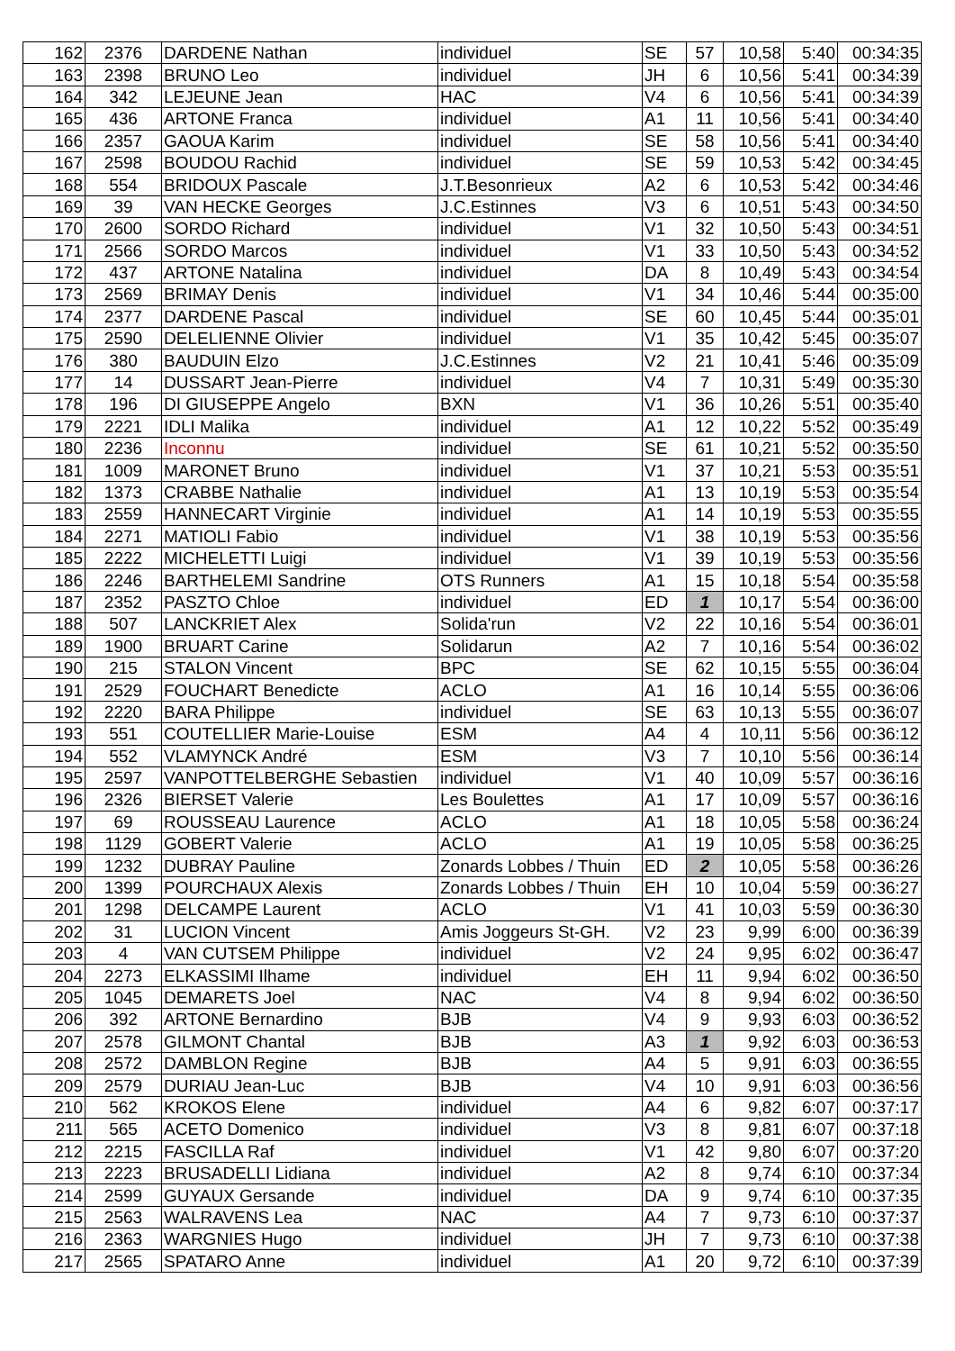| 162 | 2376 | DARDENE Nathan | individuel | SE | 57 | 10,58 | 5:40 | 00:34:35 |
| 163 | 2398 | BRUNO Leo | individuel | JH | 6 | 10,56 | 5:41 | 00:34:39 |
| 164 | 342 | LEJEUNE Jean | HAC | V4 | 6 | 10,56 | 5:41 | 00:34:39 |
| 165 | 436 | ARTONE Franca | individuel | A1 | 11 | 10,56 | 5:41 | 00:34:40 |
| 166 | 2357 | GAOUA Karim | individuel | SE | 58 | 10,56 | 5:41 | 00:34:40 |
| 167 | 2598 | BOUDOU Rachid | individuel | SE | 59 | 10,53 | 5:42 | 00:34:45 |
| 168 | 554 | BRIDOUX Pascale | J.T.Besonrieux | A2 | 6 | 10,53 | 5:42 | 00:34:46 |
| 169 | 39 | VAN HECKE Georges | J.C.Estinnes | V3 | 6 | 10,51 | 5:43 | 00:34:50 |
| 170 | 2600 | SORDO Richard | individuel | V1 | 32 | 10,50 | 5:43 | 00:34:51 |
| 171 | 2566 | SORDO Marcos | individuel | V1 | 33 | 10,50 | 5:43 | 00:34:52 |
| 172 | 437 | ARTONE Natalina | individuel | DA | 8 | 10,49 | 5:43 | 00:34:54 |
| 173 | 2569 | BRIMAY Denis | individuel | V1 | 34 | 10,46 | 5:44 | 00:35:00 |
| 174 | 2377 | DARDENE Pascal | individuel | SE | 60 | 10,45 | 5:44 | 00:35:01 |
| 175 | 2590 | DELELIENNE Olivier | individuel | V1 | 35 | 10,42 | 5:45 | 00:35:07 |
| 176 | 380 | BAUDUIN Elzo | J.C.Estinnes | V2 | 21 | 10,41 | 5:46 | 00:35:09 |
| 177 | 14 | DUSSART Jean-Pierre | individuel | V4 | 7 | 10,31 | 5:49 | 00:35:30 |
| 178 | 196 | DI GIUSEPPE Angelo | BXN | V1 | 36 | 10,26 | 5:51 | 00:35:40 |
| 179 | 2221 | IDLI Malika | individuel | A1 | 12 | 10,22 | 5:52 | 00:35:49 |
| 180 | 2236 | Inconnu | individuel | SE | 61 | 10,21 | 5:52 | 00:35:50 |
| 181 | 1009 | MARONET Bruno | individuel | V1 | 37 | 10,21 | 5:53 | 00:35:51 |
| 182 | 1373 | CRABBE Nathalie | individuel | A1 | 13 | 10,19 | 5:53 | 00:35:54 |
| 183 | 2559 | HANNECART Virginie | individuel | A1 | 14 | 10,19 | 5:53 | 00:35:55 |
| 184 | 2271 | MATIOLI Fabio | individuel | V1 | 38 | 10,19 | 5:53 | 00:35:56 |
| 185 | 2222 | MICHELETTI Luigi | individuel | V1 | 39 | 10,19 | 5:53 | 00:35:56 |
| 186 | 2246 | BARTHELEMI Sandrine | OTS Runners | A1 | 15 | 10,18 | 5:54 | 00:35:58 |
| 187 | 2352 | PASZTO Chloe | individuel | ED | 1 | 10,17 | 5:54 | 00:36:00 |
| 188 | 507 | LANCKRIET Alex | Solida'run | V2 | 22 | 10,16 | 5:54 | 00:36:01 |
| 189 | 1900 | BRUART Carine | Solidarun | A2 | 7 | 10,16 | 5:54 | 00:36:02 |
| 190 | 215 | STALON Vincent | BPC | SE | 62 | 10,15 | 5:55 | 00:36:04 |
| 191 | 2529 | FOUCHART Benedicte | ACLO | A1 | 16 | 10,14 | 5:55 | 00:36:06 |
| 192 | 2220 | BARA Philippe | individuel | SE | 63 | 10,13 | 5:55 | 00:36:07 |
| 193 | 551 | COUTELLIER Marie-Louise | ESM | A4 | 4 | 10,11 | 5:56 | 00:36:12 |
| 194 | 552 | VLAMYNCK André | ESM | V3 | 7 | 10,10 | 5:56 | 00:36:14 |
| 195 | 2597 | VANPOTTELBERGHE Sebastien | individuel | V1 | 40 | 10,09 | 5:57 | 00:36:16 |
| 196 | 2326 | BIERSET Valerie | Les Boulettes | A1 | 17 | 10,09 | 5:57 | 00:36:16 |
| 197 | 69 | ROUSSEAU Laurence | ACLO | A1 | 18 | 10,05 | 5:58 | 00:36:24 |
| 198 | 1129 | GOBERT Valerie | ACLO | A1 | 19 | 10,05 | 5:58 | 00:36:25 |
| 199 | 1232 | DUBRAY Pauline | Zonards Lobbes / Thuin | ED | 2 | 10,05 | 5:58 | 00:36:26 |
| 200 | 1399 | POURCHAUX Alexis | Zonards Lobbes / Thuin | EH | 10 | 10,04 | 5:59 | 00:36:27 |
| 201 | 1298 | DELCAMPE Laurent | ACLO | V1 | 41 | 10,03 | 5:59 | 00:36:30 |
| 202 | 31 | LUCION Vincent | Amis Joggeurs St-GH. | V2 | 23 | 9,99 | 6:00 | 00:36:39 |
| 203 | 4 | VAN CUTSEM Philippe | individuel | V2 | 24 | 9,95 | 6:02 | 00:36:47 |
| 204 | 2273 | ELKASSIMI Ilhame | individuel | EH | 11 | 9,94 | 6:02 | 00:36:50 |
| 205 | 1045 | DEMARETS Joel | NAC | V4 | 8 | 9,94 | 6:02 | 00:36:50 |
| 206 | 392 | ARTONE Bernardino | BJB | V4 | 9 | 9,93 | 6:03 | 00:36:52 |
| 207 | 2578 | GILMONT Chantal | BJB | A3 | 1 | 9,92 | 6:03 | 00:36:53 |
| 208 | 2572 | DAMBLON Regine | BJB | A4 | 5 | 9,91 | 6:03 | 00:36:55 |
| 209 | 2579 | DURIAU Jean-Luc | BJB | V4 | 10 | 9,91 | 6:03 | 00:36:56 |
| 210 | 562 | KROKOS Elene | individuel | A4 | 6 | 9,82 | 6:07 | 00:37:17 |
| 211 | 565 | ACETO Domenico | individuel | V3 | 8 | 9,81 | 6:07 | 00:37:18 |
| 212 | 2215 | FASCILLA Raf | individuel | V1 | 42 | 9,80 | 6:07 | 00:37:20 |
| 213 | 2223 | BRUSADELLI Lidiana | individuel | A2 | 8 | 9,74 | 6:10 | 00:37:34 |
| 214 | 2599 | GUYAUX Gersande | individuel | DA | 9 | 9,74 | 6:10 | 00:37:35 |
| 215 | 2563 | WALRAVENS Lea | NAC | A4 | 7 | 9,73 | 6:10 | 00:37:37 |
| 216 | 2363 | WARGNIES Hugo | individuel | JH | 7 | 9,73 | 6:10 | 00:37:38 |
| 217 | 2565 | SPATARO Anne | individuel | A1 | 20 | 9,72 | 6:10 | 00:37:39 |